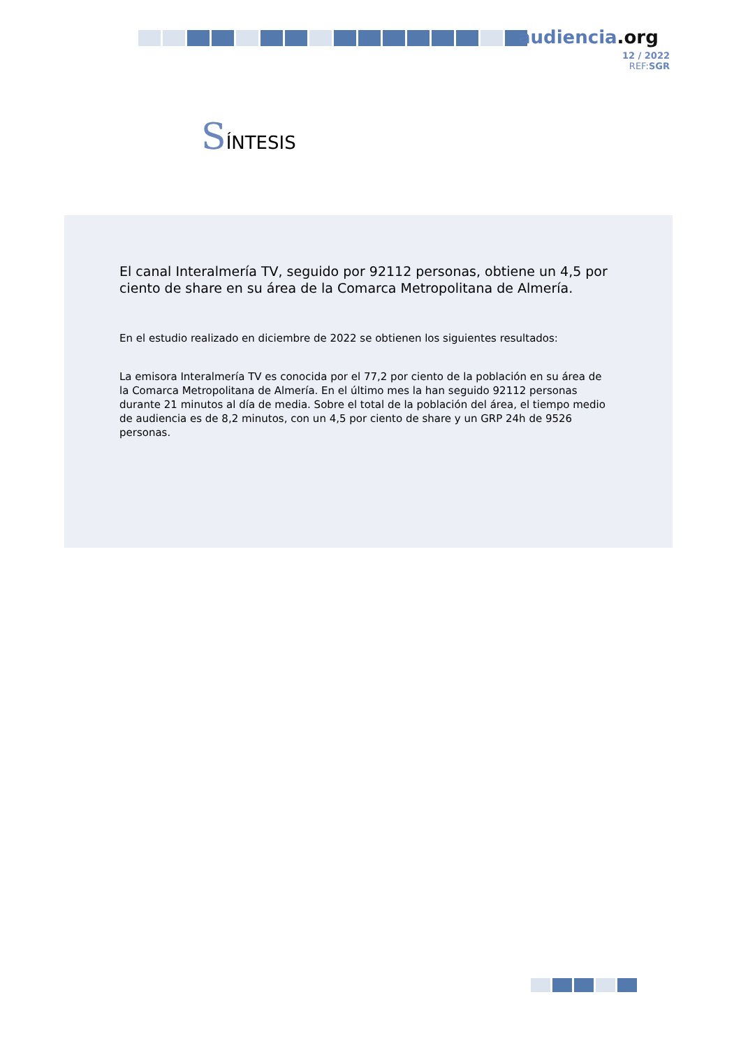audiencia.org
12 / 2022
REF:SGR
SÍNTESIS
El canal Interalmería TV, seguido por 92112 personas, obtiene un 4,5 por ciento de share en su área de la Comarca Metropolitana de Almería.
En el estudio realizado en diciembre de 2022 se obtienen los siguientes resultados:
La emisora Interalmería TV es conocida por el 77,2 por ciento de la población en su área de la Comarca Metropolitana de Almería. En el último mes la han seguido 92112 personas durante 21 minutos al día de media. Sobre el total de la población del área, el tiempo medio de audiencia es de 8,2 minutos, con un 4,5 por ciento de share y un GRP 24h de 9526 personas.